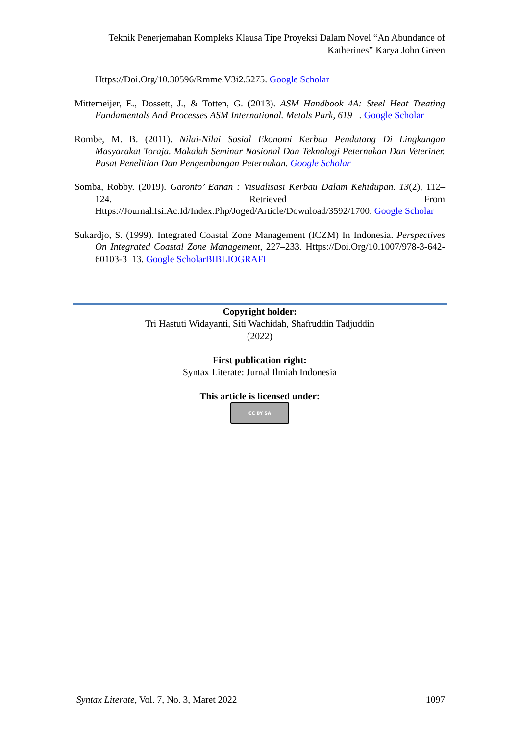Teknik Penerjemahan Kompleks Klausa Tipe Proyeksi Dalam Novel “An Abundance of Katherines” Karya John Green
Https://Doi.Org/10.30596/Rmme.V3i2.5275. Google Scholar
Mittemeijer, E., Dossett, J., & Totten, G. (2013). ASM Handbook 4A: Steel Heat Treating Fundamentals And Processes ASM International. Metals Park, 619 –. Google Scholar
Rombe, M. B. (2011). Nilai-Nilai Sosial Ekonomi Kerbau Pendatang Di Lingkungan Masyarakat Toraja. Makalah Seminar Nasional Dan Teknologi Peternakan Dan Veteriner. Pusat Penelitian Dan Pengembangan Peternakan. Google Scholar
Somba, Robby. (2019). Garonto’ Eanan : Visualisasi Kerbau Dalam Kehidupan. 13(2), 112–124. Retrieved From Https://Journal.Isi.Ac.Id/Index.Php/Joged/Article/Download/3592/1700. Google Scholar
Sukardjo, S. (1999). Integrated Coastal Zone Management (ICZM) In Indonesia. Perspectives On Integrated Coastal Zone Management, 227–233. Https://Doi.Org/10.1007/978-3-642-60103-3_13. Google ScholarBIBLIOGRAFI
Copyright holder:
Tri Hastuti Widayanti, Siti Wachidah, Shafruddin Tadjuddin
(2022)
First publication right:
Syntax Literate: Jurnal Ilmiah Indonesia
This article is licensed under:
CC BY SA
Syntax Literate, Vol. 7, No. 3, Maret 2022 1097